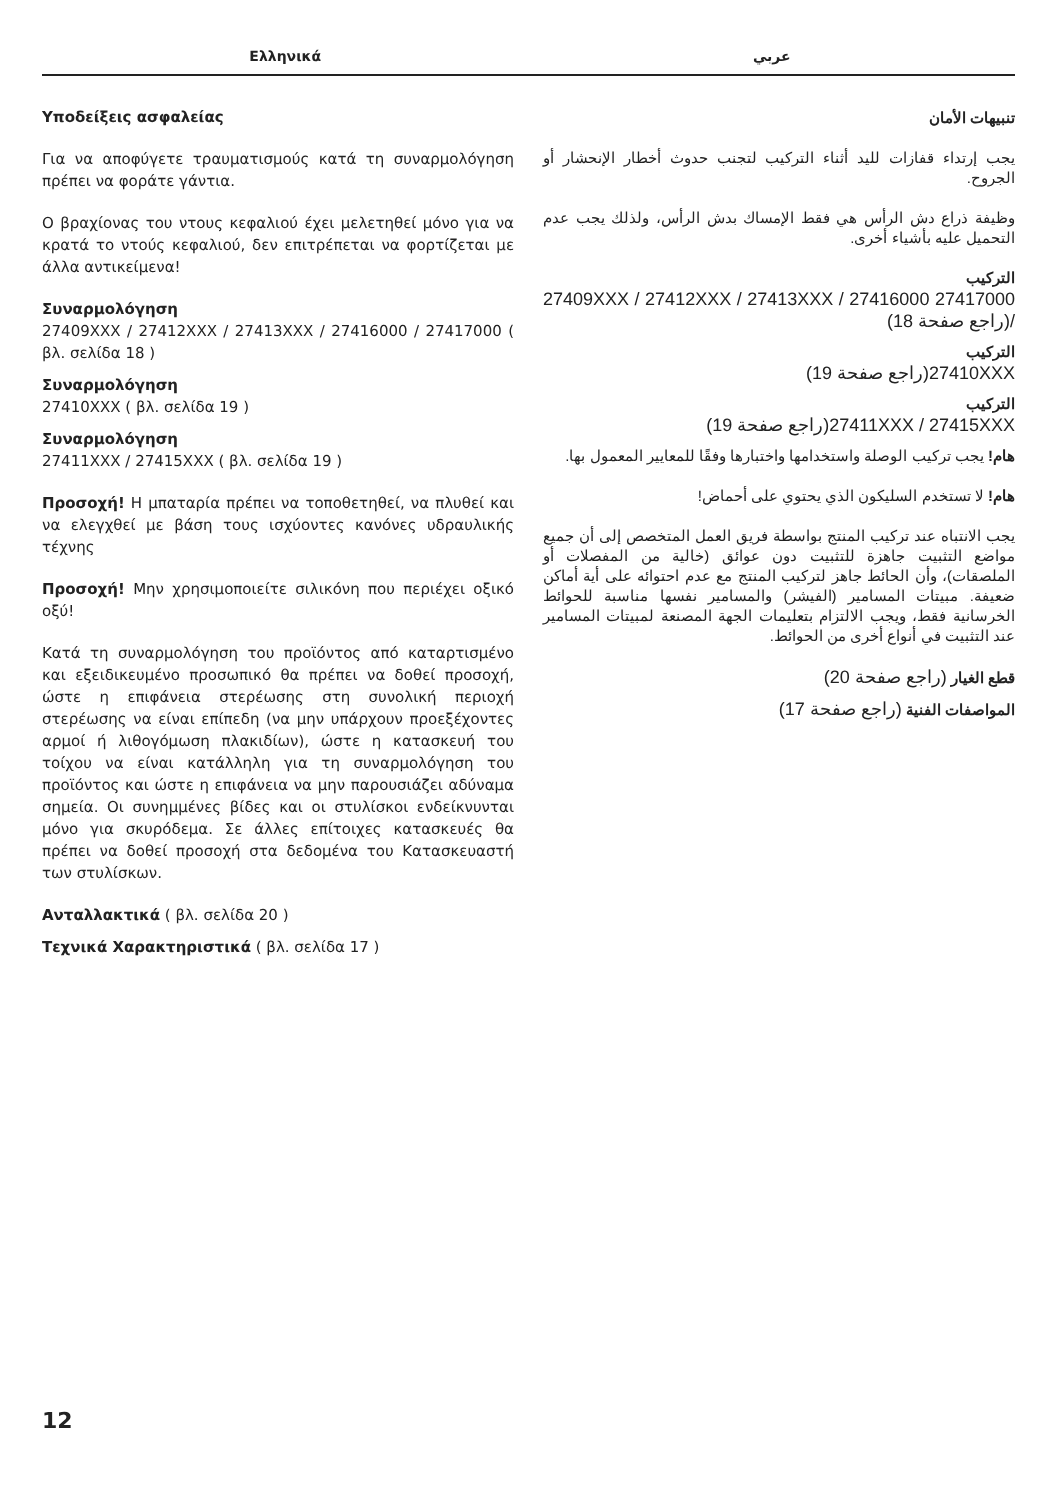Ελληνικά عربي
Υποδείξεις ασφαλείας
Για να αποφύγετε τραυματισμούς κατά τη συναρμολόγηση πρέπει να φοράτε γάντια.
Ο βραχίονας του ντους κεφαλιού έχει μελετηθεί μόνο για να κρατά το ντούς κεφαλιού, δεν επιτρέπεται να φορτίζεται με άλλα αντικείμενα!
Συναρμολόγηση
27409XXX / 27412XXX / 27413XXX / 27416000 / 27417000 ( βλ. σελίδα 18 )
Συναρμολόγηση
27410XXX ( βλ. σελίδα 19 )
Συναρμολόγηση
27411XXX / 27415XXX ( βλ. σελίδα 19 )
Προσοχή! Η μπαταρία πρέπει να τοποθετηθεί, να πλυθεί και να ελεγχθεί με βάση τους ισχύοντες κανόνες υδραυλικής τέχνης
Προσοχή! Μην χρησιμοποιείτε σιλικόνη που περιέχει οξικό οξύ!
Κατά τη συναρμολόγηση του προϊόντος από καταρτισμένο και εξειδικευμένο προσωπικό θα πρέπει να δοθεί προσοχή, ώστε η επιφάνεια στερέωσης στη συνολική περιοχή στερέωσης να είναι επίπεδη (να μην υπάρχουν προεξέχοντες αρμοί ή λιθογόμωση πλακιδίων), ώστε η κατασκευή του τοίχου να είναι κατάλληλη για τη συναρμολόγηση του προϊόντος και ώστε η επιφάνεια να μην παρουσιάζει αδύναμα σημεία. Οι συνημμένες βίδες και οι στυλίσκοι ενδείκνυνται μόνο για σκυρόδεμα. Σε άλλες επίτοιχες κατασκευές θα πρέπει να δοθεί προσοχή στα δεδομένα του Κατασκευαστή των στυλίσκων.
Ανταλλακτικά ( βλ. σελίδα 20 )
Τεχνικά Χαρακτηριστικά ( βλ. σελίδα 17 )
تنبيهات الأمان
يجب إرتداء قفازات لليد أثناء التركيب لتجنب حدوث أخطار الإنحشار أو الجروح.
وظيفة ذراع دش الرأس هي فقط الإمساك بدش الرأس، ولذلك يجب عدم التحميل عليه بأشياء أخرى.
التركيب
27409XXX / 27412XXX / 27413XXX / 27416000 27417000 /(راجع صفحة 18)
التركيب
27410XXX(راجع صفحة 19)
التركيب
27411XXX / 27415XXX(راجع صفحة 19)
هام! يجب تركيب الوصلة واستخدامها واختبارها وفقًا للمعايير المعمول بها.
هام! لا تستخدم السليكون الذي يحتوي على أحماض!
يجب الانتباه عند تركيب المنتج بواسطة فريق العمل المتخصص إلى أن جميع مواضع التثبيت جاهزة للتثبيت دون عوائق (خالية من المفصلات أو الملصقات)، وأن الحائط جاهز لتركيب المنتج مع عدم احتوائه على أية أماكن ضعيفة. مبيتات المسامير (الفيشر) والمسامير نفسها مناسبة للحوائط الخرسانية فقط، ويجب الالتزام بتعليمات الجهة المصنعة لمبيتات المسامير عند التثبيت في أنواع أخرى من الحوائط.
قطع الغيار (راجع صفحة 20)
المواصفات الفنية (راجع صفحة 17)
12